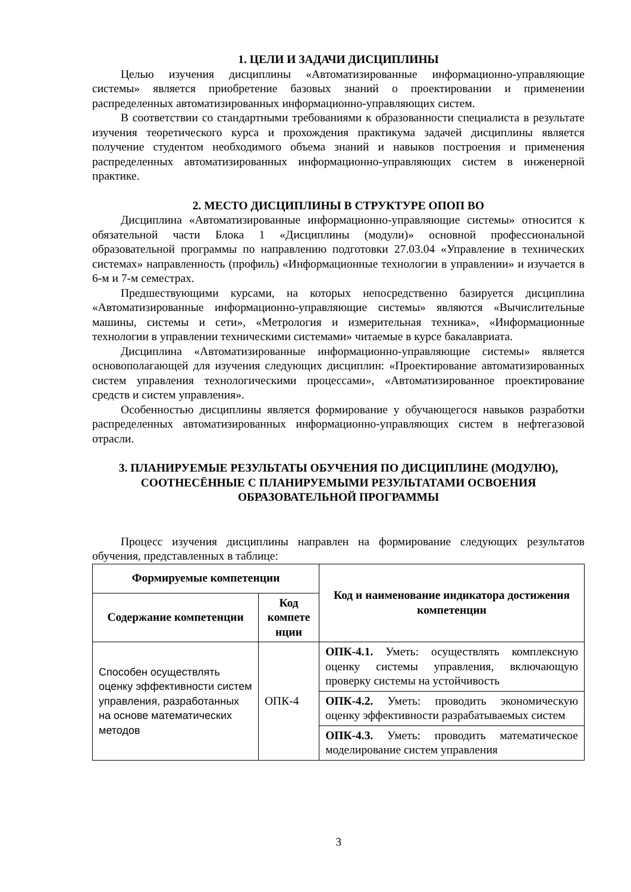1. ЦЕЛИ И ЗАДАЧИ ДИСЦИПЛИНЫ
Целью изучения дисциплины «Автоматизированные информационно-управляющие системы» является приобретение базовых знаний о проектировании и применении распределенных автоматизированных информационно-управляющих систем.
В соответствии со стандартными требованиями к образованности специалиста в результате изучения теоретического курса и прохождения практикума задачей дисциплины является получение студентом необходимого объема знаний и навыков построения и применения распределенных автоматизированных информационно-управляющих систем в инженерной практике.
2. МЕСТО ДИСЦИПЛИНЫ В СТРУКТУРЕ ОПОП ВО
Дисциплина «Автоматизированные информационно-управляющие системы» относится к обязательной части Блока 1 «Дисциплины (модули)» основной профессиональной образовательной программы по направлению подготовки 27.03.04 «Управление в технических системах» направленность (профиль) «Информационные технологии в управлении» и изучается в 6-м и 7-м семестрах.
Предшествующими курсами, на которых непосредственно базируется дисциплина «Автоматизированные информационно-управляющие системы» являются «Вычислительные машины, системы и сети», «Метрология и измерительная техника», «Информационные технологии в управлении техническими системами» читаемые в курсе бакалавриата.
Дисциплина «Автоматизированные информационно-управляющие системы» является основополагающей для изучения следующих дисциплин: «Проектирование автоматизированных систем управления технологическими процессами», «Автоматизированное проектирование средств и систем управления».
Особенностью дисциплины является формирование у обучающегося навыков разработки распределенных автоматизированных информационно-управляющих систем в нефтегазовой отрасли.
3. ПЛАНИРУЕМЫЕ РЕЗУЛЬТАТЫ ОБУЧЕНИЯ ПО ДИСЦИПЛИНЕ (МОДУЛЮ), СООТНЕСЁННЫЕ С ПЛАНИРУЕМЫМИ РЕЗУЛЬТАТАМИ ОСВОЕНИЯ ОБРАЗОВАТЕЛЬНОЙ ПРОГРАММЫ
Процесс изучения дисциплины направлен на формирование следующих результатов обучения, представленных в таблице:
| Формируемые компетенции | | Код и наименование индикатора достижения компетенции |
| --- | --- | --- |
| Содержание компетенции | Код компете нции | |
| Способен осуществлять оценку эффективности систем управления, разработанных на основе математических методов | ОПК-4 | ОПК-4.1. Уметь: осуществлять комплексную оценку системы управления, включающую проверку системы на устойчивость |
| | | ОПК-4.2. Уметь: проводить экономическую оценку эффективности разрабатываемых систем |
| | | ОПК-4.3. Уметь: проводить математическое моделирование систем управления |
3